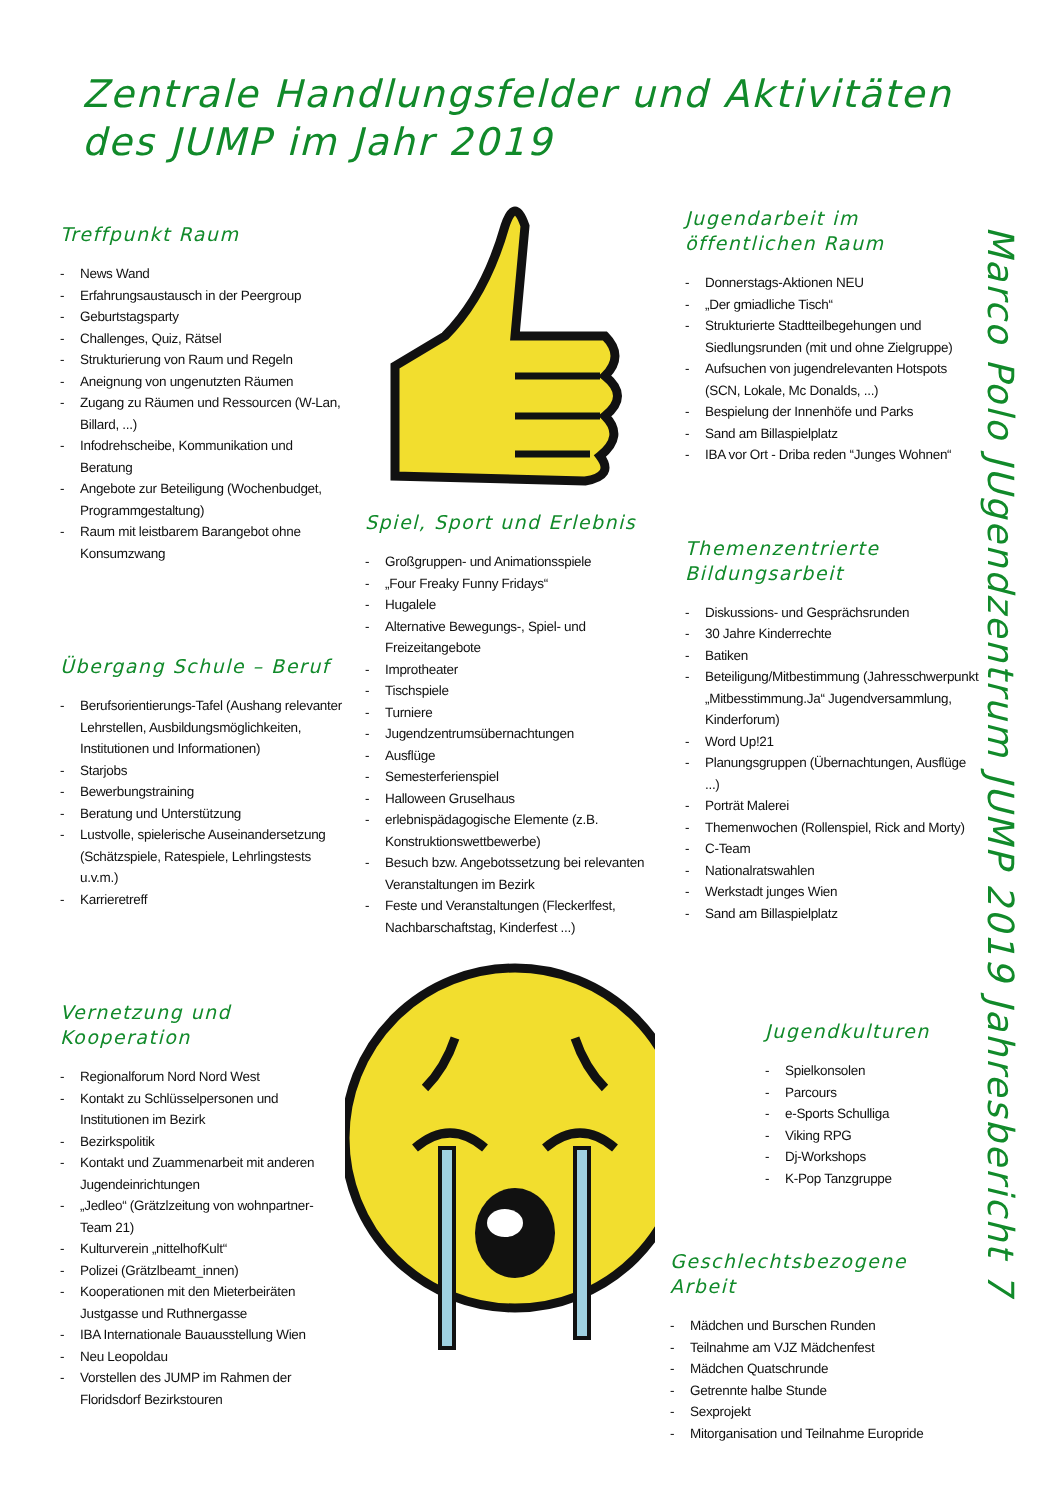Zentrale Handlungsfelder und Aktivitäten des JUMP im Jahr 2019
Treffpunkt Raum
- News Wand
- Erfahrungsaustausch in der Peergroup
- Geburtstagsparty
- Challenges, Quiz, Rätsel
- Strukturierung von Raum und Regeln
- Aneignung von ungenutzten Räumen
- Zugang zu Räumen und Ressourcen (W-Lan, Billard, ...)
- Infodrehscheibe, Kommunikation und Beratung
- Angebote zur Beteiligung (Wochenbudget, Programmgestaltung)
- Raum mit leistbarem Barangebot ohne Konsumzwang
Übergang Schule – Beruf
- Berufsorientierungs-Tafel (Aushang relevanter Lehrstellen, Ausbildungsmöglichkeiten, Institutionen und Informationen)
- Starjobs
- Bewerbungstraining
- Beratung und Unterstützung
- Lustvolle, spielerische Auseinandersetzung (Schätzspiele, Ratespiele, Lehrlingstests u.v.m.)
- Karrieretreff
Vernetzung und Kooperation
- Regionalforum Nord Nord West
- Kontakt zu Schlüsselpersonen und Institutionen im Bezirk
- Bezirkspolitik
- Kontakt und Zuammenarbeit mit anderen Jugendeinrichtungen
- „Jedleo“ (Grätzlzeitung von wohnpartner-Team 21)
- Kulturverein „nittelhofKult“
- Polizei (Grätzlbeamt_innen)
- Kooperationen mit den Mieterbeiräten Justgasse und Ruthnergasse
- IBA Internationale Bauausstellung Wien
- Neu Leopoldau
- Vorstellen des JUMP im Rahmen der Floridsdorf Bezirkstouren
Spiel, Sport und Erlebnis
- Großgruppen- und Animationsspiele
- „Four Freaky Funny Fridays“
- Hugalele
- Alternative Bewegungs-, Spiel- und Freizeitangebote
- Improtheater
- Tischspiele
- Turniere
- Jugendzentrumsübernachtungen
- Ausflüge
- Semesterferienspiel
- Halloween Gruselhaus
- erlebnispädagogische Elemente (z.B. Konstruktionswettbewerbe)
- Besuch bzw. Angebotssetzung bei relevanten Veranstaltungen im Bezirk
- Feste und Veranstaltungen (Fleckerlfest, Nachbarschaftstag, Kinderfest ...)
Jugendarbeit im öffentlichen Raum
- Donnerstags-Aktionen NEU
- „Der gmiadliche Tisch“
- Strukturierte Stadtteilbegehungen und Siedlungsrunden (mit und ohne Zielgruppe)
- Aufsuchen von jugendrelevanten Hotspots (SCN, Lokale, Mc Donalds, ...)
- Bespielung der Innenhöfe und Parks
- Sand am Billaspielplatz
- IBA vor Ort - Driba reden “Junges Wohnen“
Themenzentrierte Bildungsarbeit
- Diskussions- und Gesprächsrunden
- 30 Jahre Kinderrechte
- Batiken
- Beteiligung/Mitbestimmung (Jahresschwerpunkt „Mitbesstimmung.Ja“ Jugendversammlung, Kinderforum)
- Word Up!21
- Planungsgruppen (Übernachtungen, Ausflüge ...)
- Porträt Malerei
- Themenwochen (Rollenspiel, Rick and Morty)
- C-Team
- Nationalratswahlen
- Werkstadt junges Wien
- Sand am Billaspielplatz
Jugendkulturen
- Spielkonsolen
- Parcours
- e-Sports Schulliga
- Viking RPG
- Dj-Workshops
- K-Pop Tanzgruppe
Geschlechtsbezogene Arbeit
- Mädchen und Burschen Runden
- Teilnahme am VJZ Mädchenfest
- Mädchen Quatschrunde
- Getrennte halbe Stunde
- Sexprojekt
- Mitorganisation und Teilnahme Europride
Marco Polo JUgendzentrum JUMP 2019 Jahresbericht 7